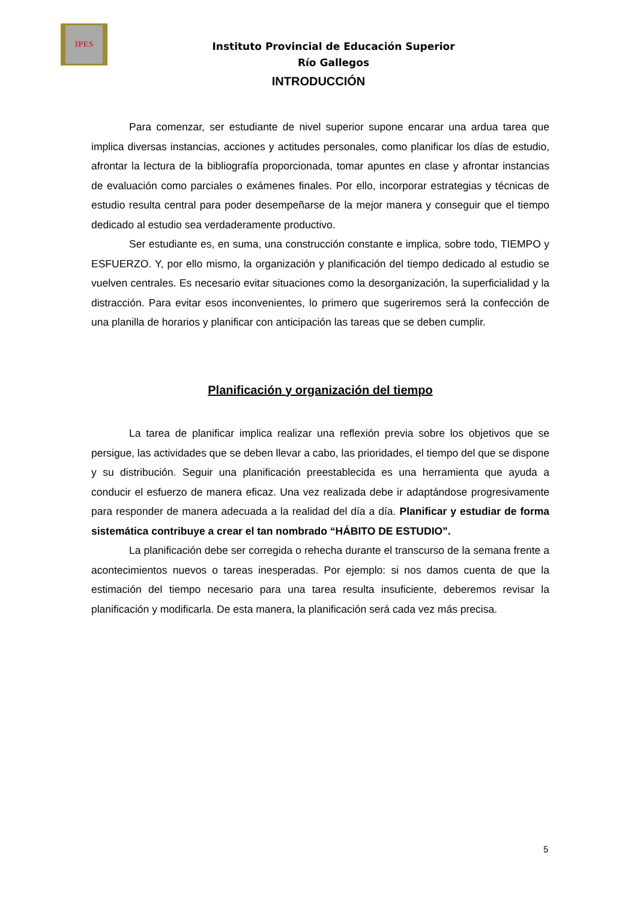IPES
Instituto Provincial de Educación Superior
Río Gallegos
INTRODUCCIÓN
Para comenzar, ser estudiante de nivel superior supone encarar una ardua tarea que implica diversas instancias, acciones y actitudes personales, como planificar los días de estudio, afrontar la lectura de la bibliografía proporcionada, tomar apuntes en clase y afrontar instancias de evaluación como parciales o exámenes finales. Por ello, incorporar estrategias y técnicas de estudio resulta central para poder desempeñarse de la mejor manera y conseguir que el tiempo dedicado al estudio sea verdaderamente productivo.
Ser estudiante es, en suma, una construcción constante e implica, sobre todo, TIEMPO y ESFUERZO. Y, por ello mismo, la organización y planificación del tiempo dedicado al estudio se vuelven centrales. Es necesario evitar situaciones como la desorganización, la superficialidad y la distracción. Para evitar esos inconvenientes, lo primero que sugeriremos será la confección de una planilla de horarios y planificar con anticipación las tareas que se deben cumplir.
Planificación y organización del tiempo
La tarea de planificar implica realizar una reflexión previa sobre los objetivos que se persigue, las actividades que se deben llevar a cabo, las prioridades, el tiempo del que se dispone y su distribución. Seguir una planificación preestablecida es una herramienta que ayuda a conducir el esfuerzo de manera eficaz. Una vez realizada debe ir adaptándose progresivamente para responder de manera adecuada a la realidad del día a día. Planificar y estudiar de forma sistemática contribuye a crear el tan nombrado “HÁBITO DE ESTUDIO”.
La planificación debe ser corregida o rehecha durante el transcurso de la semana frente a acontecimientos nuevos o tareas inesperadas. Por ejemplo: si nos damos cuenta de que la estimación del tiempo necesario para una tarea resulta insuficiente, deberemos revisar la planificación y modificarla. De esta manera, la planificación será cada vez más precisa.
5